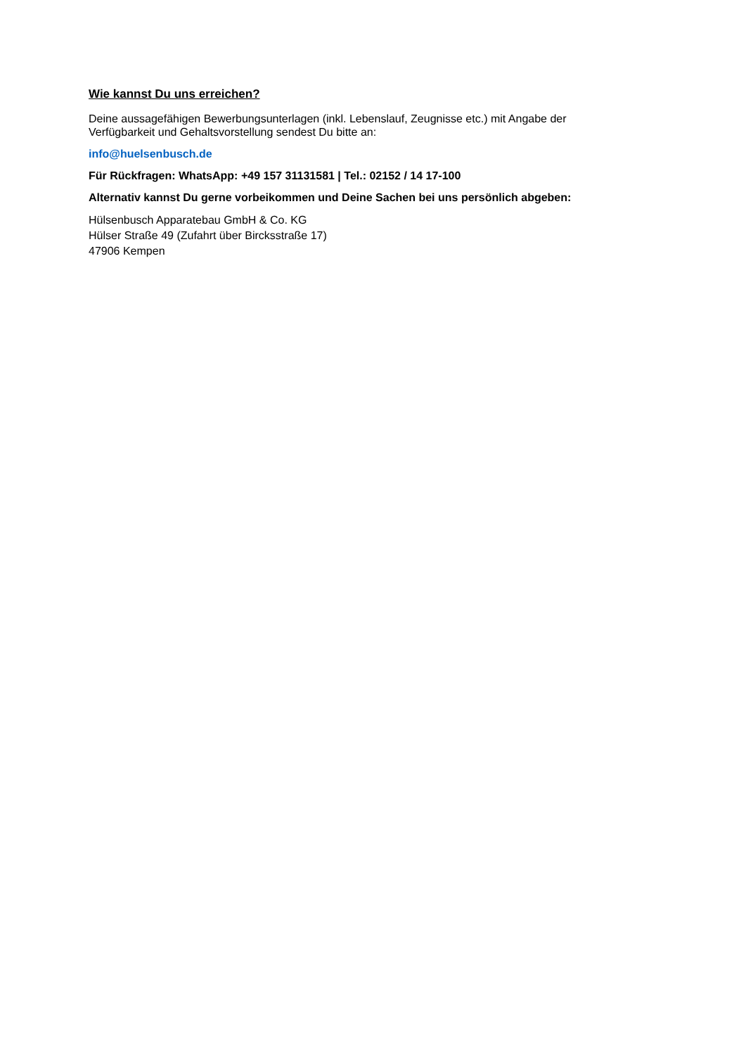Wie kannst Du uns erreichen?
Deine aussagefähigen Bewerbungsunterlagen (inkl. Lebenslauf, Zeugnisse etc.) mit Angabe der Verfügbarkeit und Gehaltsvorstellung sendest Du bitte an:
info@huelsenbusch.de
Für Rückfragen: WhatsApp: +49 157 31131581 | Tel.: 02152 / 14 17-100
Alternativ kannst Du gerne vorbeikommen und Deine Sachen bei uns persönlich abgeben:
Hülsenbusch Apparatebau GmbH & Co. KG
Hülser Straße 49 (Zufahrt über Bircksstraße 17)
47906 Kempen